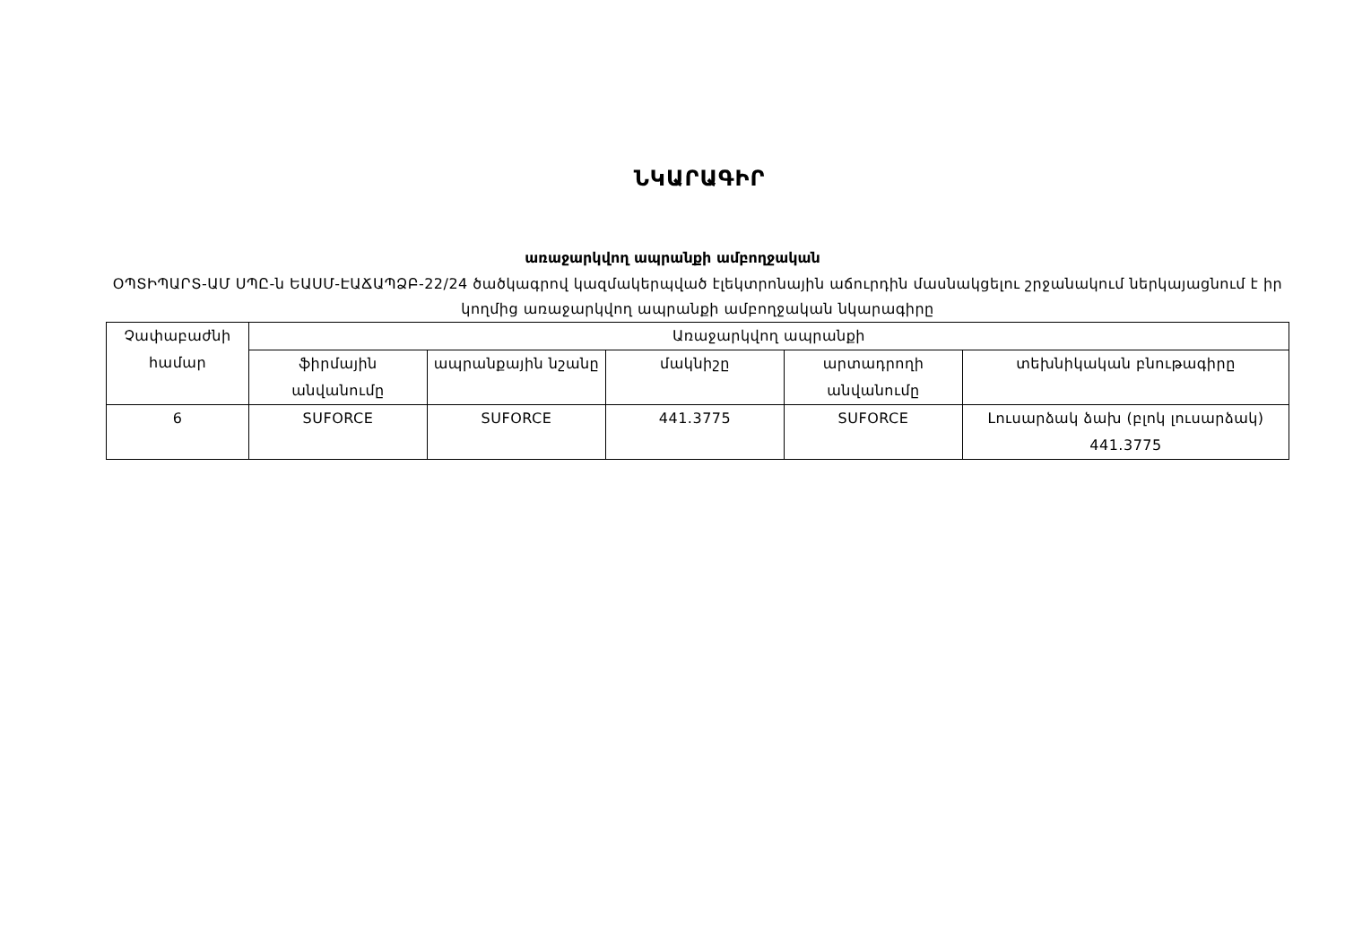ՆԿԱՐԱԳԻՐ
առաջարկվող ապրանքի ամբողջական
ՕՊՏԻՊԱՐՏ-ԱՄ ՍՊԸ-ն ԵԱՍՄ-ԷԱՃԱՊՁԲ-22/24 ծածկագրով կազմակերպված էլեկտրոնային աճուրդին մասնակցելու շրջանակում ներկայացնում է իր կողմից առաջարկվող ապրանքի ամբողջական նկարագիրը
| Չափաբաժնի համար | Առաջարկվող ապրանքի | | | | |
| | ֆիրմային անվանումը | ապրանքային նշանը | մակնիշը | արտադրողի անվանումը | տեխնիկական բնութագիրը |
| 6 | SUFORCE | SUFORCE | 441.3775 | SUFORCE | Լուսարձակ ձախ (բլոկ լուսարձակ) 441.3775 |